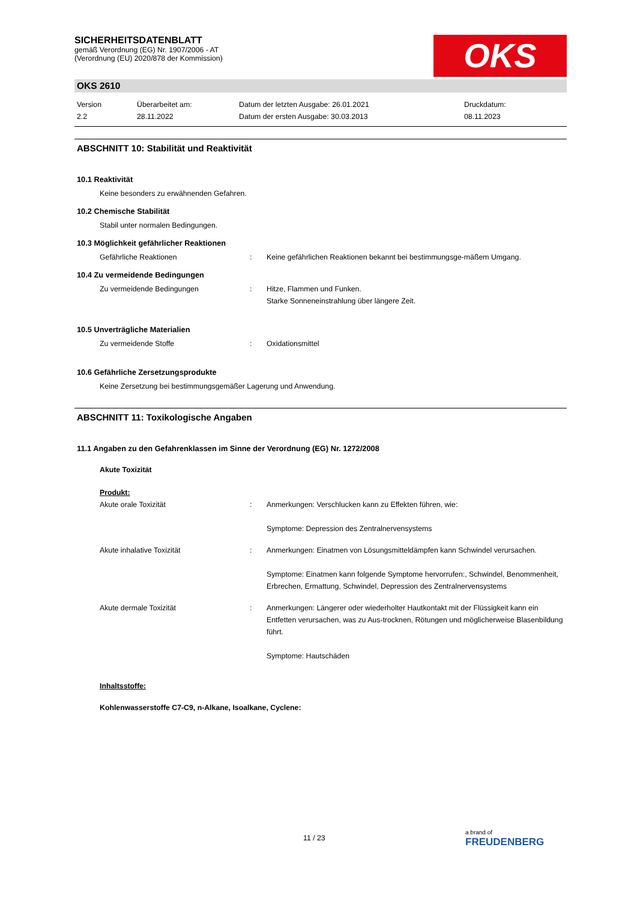OKS
SICHERHEITSDATENBLATT
gemäß Verordnung (EG) Nr. 1907/2006 - AT
(Verordnung (EU) 2020/878 der Kommission)
OKS 2610
Version
2.2
Überarbeitet am:
28.11.2022
Datum der letzten Ausgabe: 26.01.2021
Datum der ersten Ausgabe: 30.03.2013
Druckdatum:
08.11.2023
ABSCHNITT 10: Stabilität und Reaktivität
10.1 Reaktivität
Keine besonders zu erwähnenden Gefahren.
10.2 Chemische Stabilität
Stabil unter normalen Bedingungen.
10.3 Möglichkeit gefährlicher Reaktionen
Gefährliche Reaktionen : Keine gefährlichen Reaktionen bekannt bei bestimmungsge-mäßem Umgang.
10.4 Zu vermeidende Bedingungen
Zu vermeidende Bedingungen : Hitze, Flammen und Funken.
Starke Sonneneinstrahlung über längere Zeit.
10.5 Unverträgliche Materialien
Zu vermeidende Stoffe : Oxidationsmittel
10.6 Gefährliche Zersetzungsprodukte
Keine Zersetzung bei bestimmungsgemäßer Lagerung und Anwendung.
ABSCHNITT 11: Toxikologische Angaben
11.1 Angaben zu den Gefahrenklassen im Sinne der Verordnung (EG) Nr. 1272/2008
Akute Toxizität
Produkt:
Akute orale Toxizität : Anmerkungen: Verschlucken kann zu Effekten führen, wie:
Symptome: Depression des Zentralnervensystems
Akute inhalative Toxizität : Anmerkungen: Einatmen von Lösungsmitteldämpfen kann Schwindel verursachen.
Symptome: Einatmen kann folgende Symptome hervorrufen:, Schwindel, Benommenheit, Erbrechen, Ermattung, Schwindel, Depression des Zentralnervensystems
Akute dermale Toxizität : Anmerkungen: Längerer oder wiederholter Hautkontakt mit der Flüssigkeit kann ein Entfetten verursachen, was zu Aus-trocknen, Rötungen und möglicherweise Blasenbildung führt.
Symptome: Hautschäden
Inhaltsstoffe:
Kohlenwasserstoffe C7-C9, n-Alkane, Isoalkane, Cyclene:
11 / 23
a brand of
FREUDENBERG